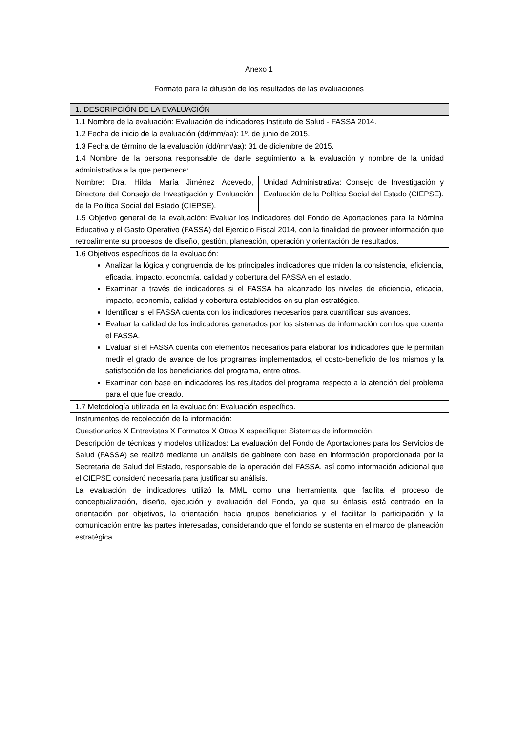Anexo 1
Formato para la difusión de los resultados de las evaluaciones
| 1. DESCRIPCIÓN DE LA EVALUACIÓN | |
| 1.1 Nombre de la evaluación: Evaluación de indicadores Instituto de Salud - FASSA 2014. | |
| 1.2 Fecha de inicio de la evaluación (dd/mm/aa): 1º. de junio de 2015. | |
| 1.3 Fecha de término de la evaluación (dd/mm/aa): 31 de diciembre de 2015. | |
| 1.4 Nombre de la persona responsable de darle seguimiento a la evaluación y nombre de la unidad administrativa a la que pertenece: | |
| Nombre: Dra. Hilda María Jiménez Acevedo, Directora del Consejo de Investigación y Evaluación de la Política Social del Estado (CIEPSE). | Unidad Administrativa: Consejo de Investigación y Evaluación de la Política Social del Estado (CIEPSE). |
| 1.5 Objetivo general de la evaluación: Evaluar los Indicadores del Fondo de Aportaciones para la Nómina Educativa y el Gasto Operativo (FASSA) del Ejercicio Fiscal 2014, con la finalidad de proveer información que retroalimente su procesos de diseño, gestión, planeación, operación y orientación de resultados. | |
| 1.6 Objetivos específicos de la evaluación: Analizar la lógica y congruencia de los principales indicadores que miden la consistencia, eficiencia, eficacia, impacto, economía, calidad y cobertura del FASSA en el estado. Examinar a través de indicadores si el FASSA ha alcanzado los niveles de eficiencia, eficacia, impacto, economía, calidad y cobertura establecidos en su plan estratégico. Identificar si el FASSA cuenta con los indicadores necesarios para cuantificar sus avances. Evaluar la calidad de los indicadores generados por los sistemas de información con los que cuenta el FASSA. Evaluar si el FASSA cuenta con elementos necesarios para elaborar los indicadores que le permitan medir el grado de avance de los programas implementados, el costo-beneficio de los mismos y la satisfacción de los beneficiarios del programa, entre otros. Examinar con base en indicadores los resultados del programa respecto a la atención del problema para el que fue creado. | |
| 1.7 Metodología utilizada en la evaluación: Evaluación específica. | |
| Instrumentos de recolección de la información: | |
| Cuestionarios X Entrevistas X Formatos X Otros X especifique: Sistemas de información. | |
| Descripción de técnicas y modelos utilizados: La evaluación del Fondo de Aportaciones para los Servicios de Salud (FASSA) se realizó mediante un análisis de gabinete con base en información proporcionada por la Secretaria de Salud del Estado, responsable de la operación del FASSA, así como información adicional que el CIEPSE consideró necesaria para justificar su análisis. La evaluación de indicadores utilizó la MML como una herramienta que facilita el proceso de conceptualización, diseño, ejecución y evaluación del Fondo, ya que su énfasis está centrado en la orientación por objetivos, la orientación hacia grupos beneficiarios y el facilitar la participación y la comunicación entre las partes interesadas, considerando que el fondo se sustenta en el marco de planeación estratégica. | |